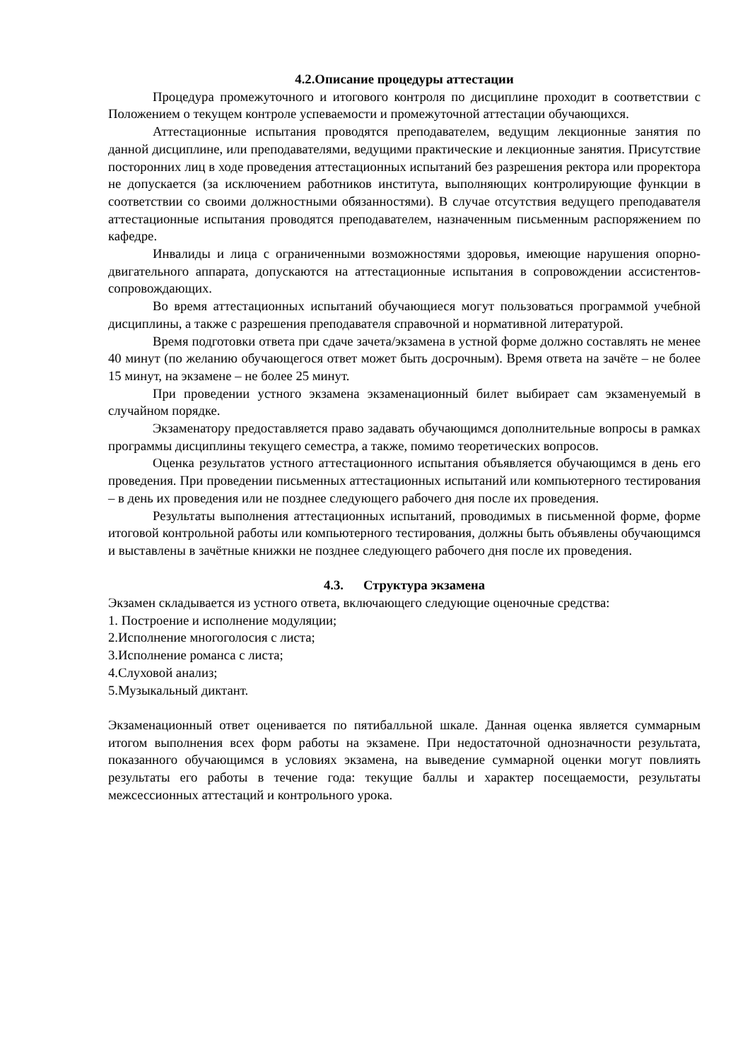4.2.Описание процедуры аттестации
Процедура промежуточного и итогового контроля по дисциплине проходит в соответствии с Положением о текущем контроле успеваемости и промежуточной аттестации обучающихся.
Аттестационные испытания проводятся преподавателем, ведущим лекционные занятия по данной дисциплине, или преподавателями, ведущими практические и лекционные занятия. Присутствие посторонних лиц в ходе проведения аттестационных испытаний без разрешения ректора или проректора не допускается (за исключением работников института, выполняющих контролирующие функции в соответствии со своими должностными обязанностями). В случае отсутствия ведущего преподавателя аттестационные испытания проводятся преподавателем, назначенным письменным распоряжением по кафедре.
Инвалиды и лица с ограниченными возможностями здоровья, имеющие нарушения опорно-двигательного аппарата, допускаются на аттестационные испытания в сопровождении ассистентов-сопровождающих.
Во время аттестационных испытаний обучающиеся могут пользоваться программой учебной дисциплины, а также с разрешения преподавателя справочной и нормативной литературой.
Время подготовки ответа при сдаче зачета/экзамена в устной форме должно составлять не менее 40 минут (по желанию обучающегося ответ может быть досрочным). Время ответа на зачёте – не более 15 минут, на экзамене – не более 25 минут.
При проведении устного экзамена экзаменационный билет выбирает сам экзаменуемый в случайном порядке.
Экзаменатору предоставляется право задавать обучающимся дополнительные вопросы в рамках программы дисциплины текущего семестра, а также, помимо теоретических вопросов.
Оценка результатов устного аттестационного испытания объявляется обучающимся в день его проведения. При проведении письменных аттестационных испытаний или компьютерного тестирования – в день их проведения или не позднее следующего рабочего дня после их проведения.
Результаты выполнения аттестационных испытаний, проводимых в письменной форме, форме итоговой контрольной работы или компьютерного тестирования, должны быть объявлены обучающимся и выставлены в зачётные книжки не позднее следующего рабочего дня после их проведения.
4.3. Структура экзамена
Экзамен складывается из устного ответа, включающего следующие оценочные средства:
1. Построение и исполнение модуляции;
2.Исполнение многоголосия с листа;
3.Исполнение романса с листа;
4.Слуховой анализ;
5.Музыкальный диктант.
Экзаменационный ответ оценивается по пятибалльной шкале. Данная оценка является суммарным итогом выполнения всех форм работы на экзамене. При недостаточной однозначности результата, показанного обучающимся в условиях экзамена, на выведение суммарной оценки могут повлиять результаты его работы в течение года: текущие баллы и характер посещаемости, результаты межсессионных аттестаций и контрольного урока.